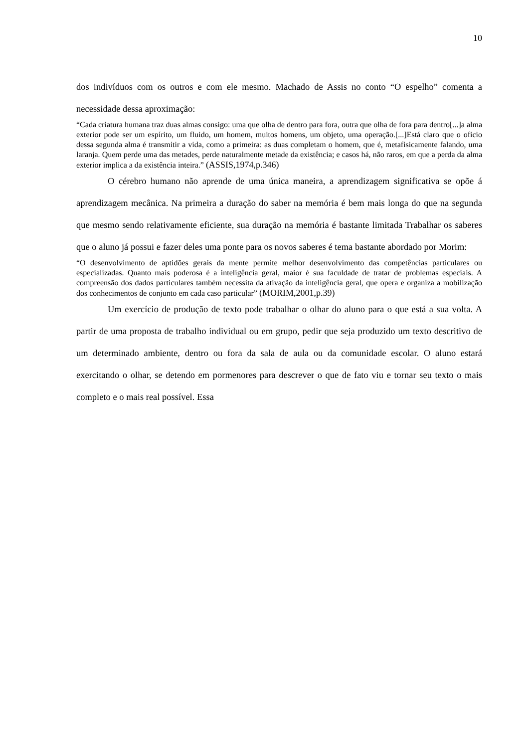10
dos indivíduos com os outros e com ele mesmo. Machado de Assis no conto “O espelho” comenta a necessidade dessa aproximação:
“Cada criatura humana traz duas almas consigo: uma que olha de dentro para fora, outra que olha de fora para dentro[...]a alma exterior pode ser um espírito, um fluido, um homem, muitos homens, um objeto, uma operação.[...]Está claro que o oficio dessa segunda alma é transmitir a vida, como a primeira: as duas completam o homem, que é, metafisicamente falando, uma laranja. Quem perde uma das metades, perde naturalmente metade da existência; e casos há, não raros, em que a perda da alma exterior implica a da existência inteira.” (ASSIS,1974,p.346)
O cérebro humano não aprende de uma única maneira, a aprendizagem significativa se opõe á aprendizagem mecânica. Na primeira a duração do saber na memória é bem mais longa do que na segunda que mesmo sendo relativamente eficiente, sua duração na memória é bastante limitada Trabalhar os saberes que o aluno já possui e fazer deles uma ponte para os novos saberes é tema bastante abordado por Morim:
“O desenvolvimento de aptidões gerais da mente permite melhor desenvolvimento das competências particulares ou especializadas. Quanto mais poderosa é a inteligência geral, maior é sua faculdade de tratar de problemas especiais. A compreensão dos dados particulares também necessita da ativação da inteligência geral, que opera e organiza a mobilização dos conhecimentos de conjunto em cada caso particular” (MORIM,2001,p.39)
Um exercício de produção de texto pode trabalhar o olhar do aluno para o que está a sua volta. A partir de uma proposta de trabalho individual ou em grupo, pedir que seja produzido um texto descritivo de um determinado ambiente, dentro ou fora da sala de aula ou da comunidade escolar. O aluno estará exercitando o olhar, se detendo em pormenores para descrever o que de fato viu e tornar seu texto o mais completo e o mais real possível. Essa